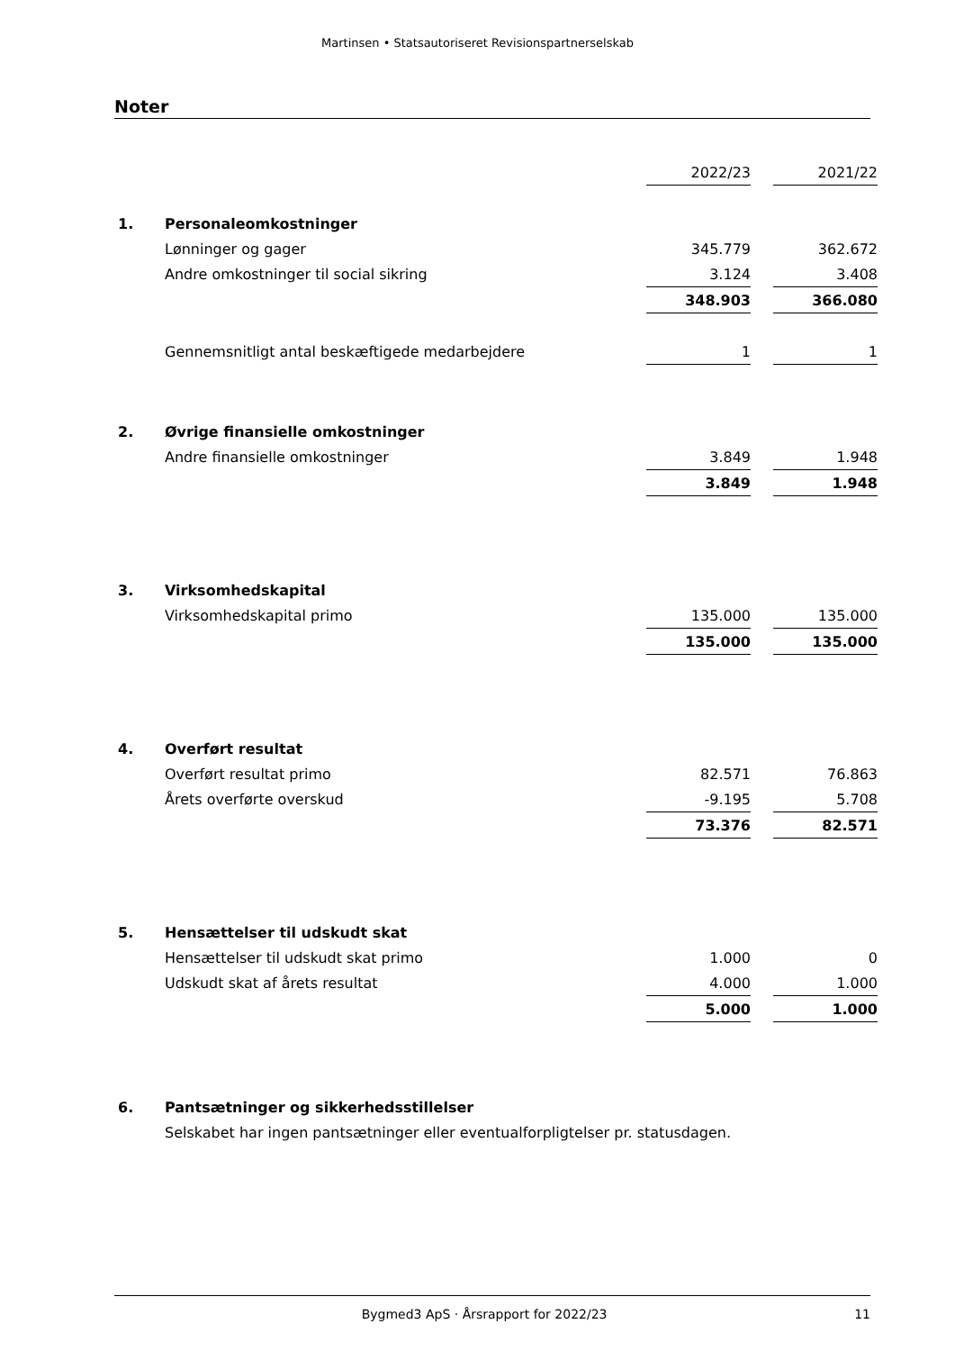Martinsen • Statsautoriseret Revisionspartnerselskab
Noter
| | | 2022/23 | | 2021/22 |
| 1. | Personaleomkostninger | | | |
| | Lønninger og gager | 345.779 | | 362.672 |
| | Andre omkostninger til social sikring | 3.124 | | 3.408 |
| | | 348.903 | | 366.080 |
| | Gennemsnitligt antal beskæftigede medarbejdere | 1 | | 1 |
| 2. | Øvrige finansielle omkostninger | | | |
| | Andre finansielle omkostninger | 3.849 | | 1.948 |
| | | 3.849 | | 1.948 |
| 3. | Virksomhedskapital | | | |
| | Virksomhedskapital primo | 135.000 | | 135.000 |
| | | 135.000 | | 135.000 |
| 4. | Overført resultat | | | |
| | Overført resultat primo | 82.571 | | 76.863 |
| | Årets overførte overskud | -9.195 | | 5.708 |
| | | 73.376 | | 82.571 |
| 5. | Hensættelser til udskudt skat | | | |
| | Hensættelser til udskudt skat primo | 1.000 | | 0 |
| | Udskudt skat af årets resultat | 4.000 | | 1.000 |
| | | 5.000 | | 1.000 |
| 6. | Pantsætninger og sikkerhedsstillelser | | | |
| | Selskabet har ingen pantsætninger eller eventualforpligtelser pr. statusdagen. | | | |
Bygmed3 ApS · Årsrapport for 2022/23 11